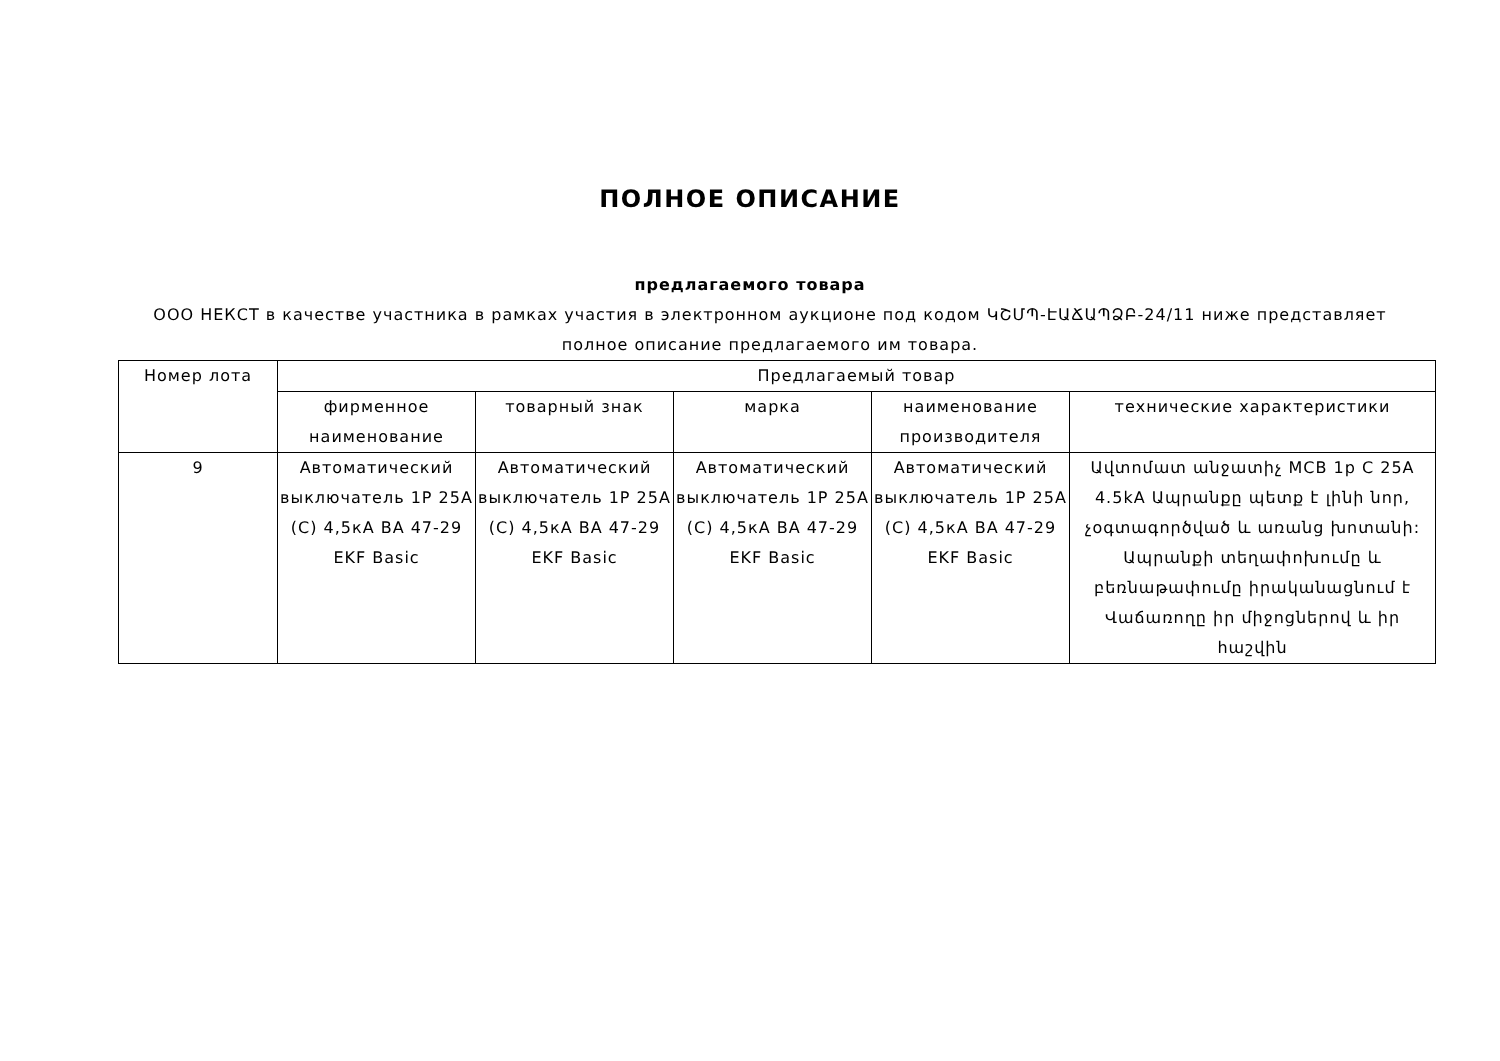ПОЛНОЕ ОПИСАНИЕ
предлагаемого товара
ООО НЕКСТ в качестве участника в рамках участия в электронном аукционе под кодом ԿՇՄՊ-ԷԱՃԱՊՁԲ-24/11 ниже представляет полное описание предлагаемого им товара.
| Номер лота | Предлагаемый товар | | | | |
| --- | --- | --- | --- | --- | --- |
| | фирменное наименование | товарный знак | марка | наименование производителя | технические характеристики |
| 9 | Автоматический выключатель 1P 25A (C) 4,5кА ВА 47-29 EKF Basic | Автоматический выключатель 1P 25A (C) 4,5кА ВА 47-29 EKF Basic | Автоматический выключатель 1P 25A (C) 4,5кА ВА 47-29 EKF Basic | Автоматический выключатель 1P 25A (C) 4,5кА ВА 47-29 EKF Basic | Ավտոմատ անջատիչ MCB 1p C 25A 4.5kA Ապրանքը պետք է լինի նոր, չօգտագործված և առանց խոտանի: Ապրանքի տեղափոխումը և բեռնաթափումը իրականացնում է Վաճառողը իր միջոցներով և իր հաշվին |